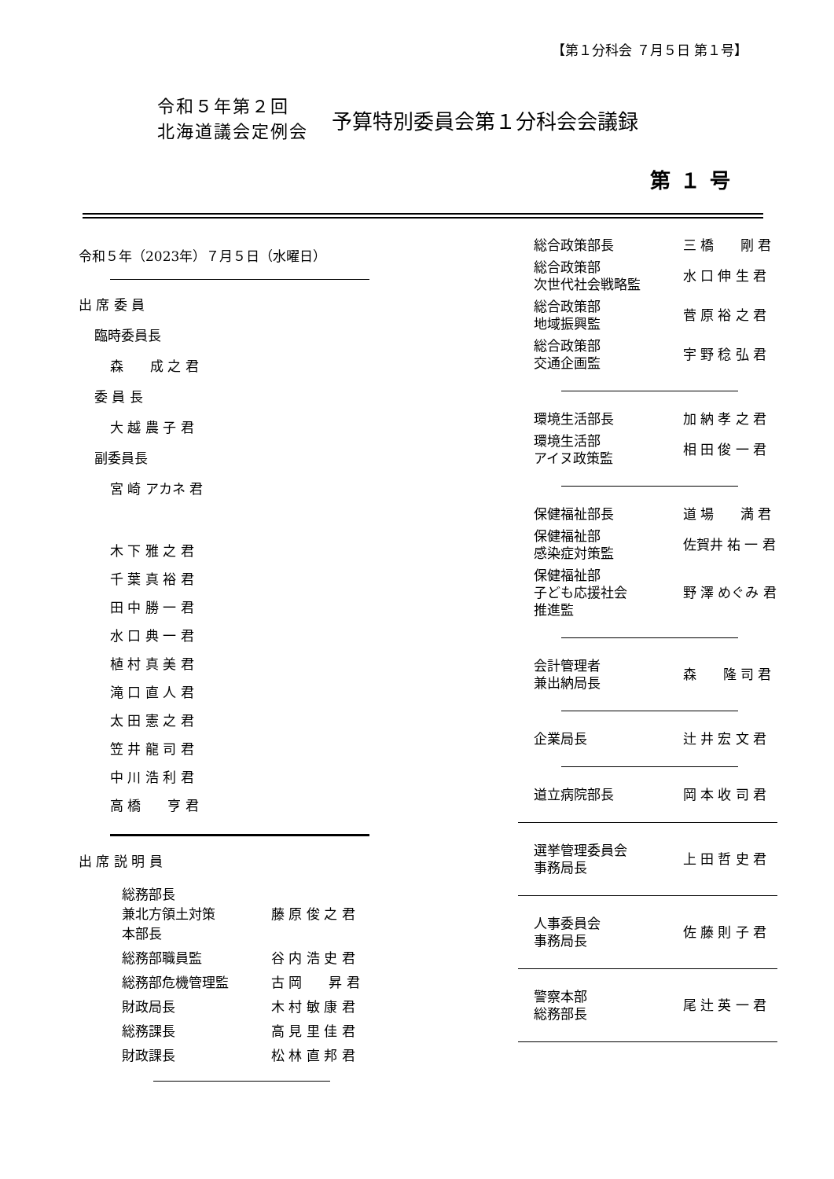【第１分科会 ７月５日 第１号】
令和５年第２回
北海道議会定例会
予算特別委員会第１分科会会議録
第１号
令和５年（2023年）７月５日（水曜日）
出 席 委 員
臨時委員長
森　　成 之 君
委 員 長
大 越 農 子 君
副委員長
宮 崎 アカネ 君
木 下 雅 之 君
千 葉 真 裕 君
田 中 勝 一 君
水 口 典 一 君
植 村 真 美 君
滝 口 直 人 君
太 田 憲 之 君
笠 井 龍 司 君
中 川 浩 利 君
高 橋　　亨 君
出 席 説 明 員
| 総務部長 兼北方領土対策 本部長 | 藤 原 俊 之 君 |
| 総務部職員監 | 谷 内 浩 史 君 |
| 総務部危機管理監 | 古 岡 昇 君 |
| 財政局長 | 木 村 敏 康 君 |
| 総務課長 | 高 見 里 佳 君 |
| 財政課長 | 松 林 直 邦 君 |
| 総合政策部長 | 三 橋 剛 君 |
| 総合政策部 次世代社会戦略監 | 水 口 伸 生 君 |
| 総合政策部 地域振興監 | 菅 原 裕 之 君 |
| 総合政策部 交通企画監 | 宇 野 稔 弘 君 |
| 環境生活部長 | 加 納 孝 之 君 |
| 環境生活部 アイヌ政策監 | 相 田 俊 一 君 |
| 保健福祉部長 | 道 場 満 君 |
| 保健福祉部 感染症対策監 | 佐賀井 祐 一 君 |
| 保健福祉部 子ども応援社会 推進監 | 野 澤 めぐみ 君 |
| 会計管理者 兼出納局長 | 森 隆 司 君 |
| 企業局長 | 辻 井 宏 文 君 |
| 道立病院部長 | 岡 本 收 司 君 |
| 選挙管理委員会 事務局長 | 上 田 哲 史 君 |
| 人事委員会 事務局長 | 佐 藤 則 子 君 |
| 警察本部 総務部長 | 尾 辻 英 一 君 |